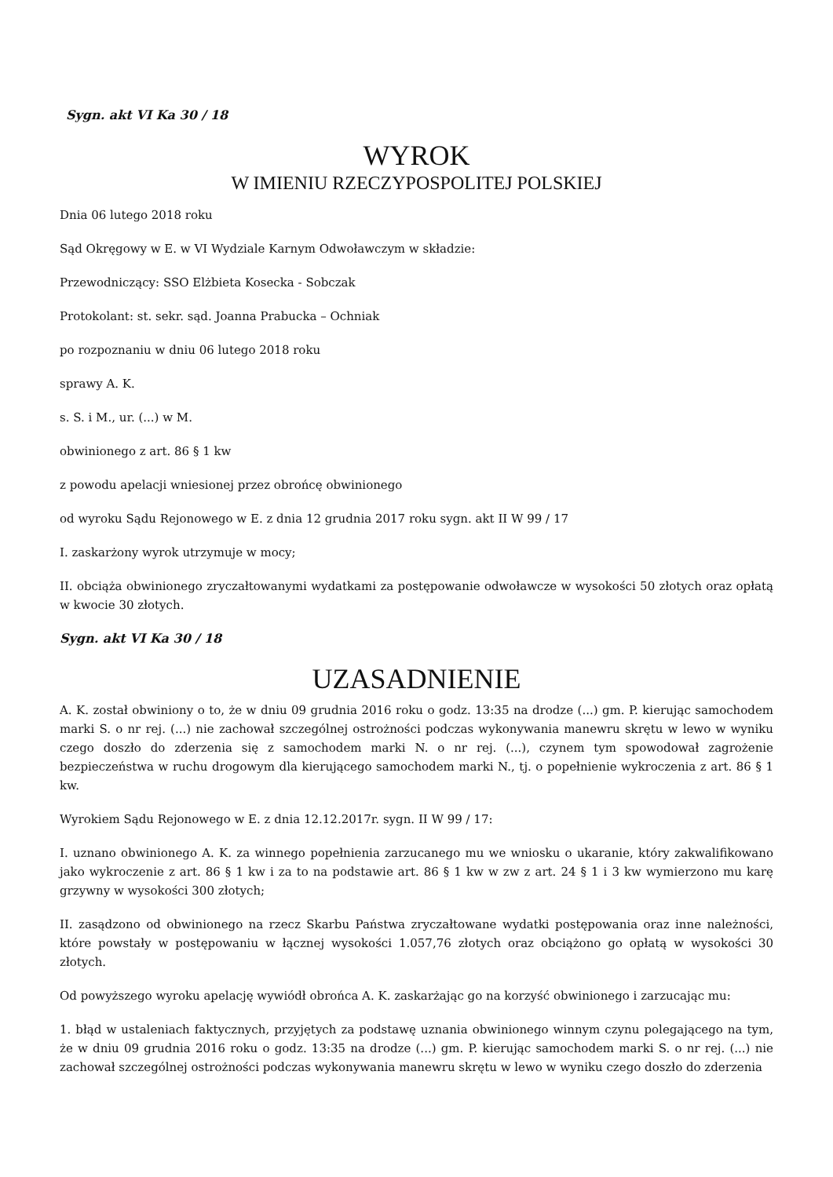Sygn. akt VI Ka 30 / 18
WYROK
W IMIENIU RZECZYPOSPOLITEJ POLSKIEJ
Dnia 06 lutego 2018 roku
Sąd Okręgowy w E. w VI Wydziale Karnym Odwoławczym w składzie:
Przewodniczący: SSO Elżbieta Kosecka - Sobczak
Protokolant: st. sekr. sąd. Joanna Prabucka – Ochniak
po rozpoznaniu w dniu 06 lutego 2018 roku
sprawy A. K.
s. S. i M., ur. (...) w M.
obwinionego z art. 86 § 1 kw
z powodu apelacji wniesionej przez obrońcę obwinionego
od wyroku Sądu Rejonowego w E. z dnia 12 grudnia 2017 roku sygn. akt II W 99 / 17
I. zaskarżony wyrok utrzymuje w mocy;
II. obciąża obwinionego zryczałtowanymi wydatkami za postępowanie odwoławcze w wysokości 50 złotych oraz opłatą w kwocie 30 złotych.
Sygn. akt VI Ka 30 / 18
UZASADNIENIE
A. K. został obwiniony o to, że w dniu 09 grudnia 2016 roku o godz. 13:35 na drodze (...) gm. P. kierując samochodem marki S. o nr rej. (...) nie zachował szczególnej ostrożności podczas wykonywania manewru skrętu w lewo w wyniku czego doszło do zderzenia się z samochodem marki N. o nr rej. (...), czynem tym spowodował zagrożenie bezpieczeństwa w ruchu drogowym dla kierującego samochodem marki N., tj. o popełnienie wykroczenia z art. 86 § 1 kw.
Wyrokiem Sądu Rejonowego w E. z dnia 12.12.2017r. sygn. II W 99 / 17:
I. uznano obwinionego A. K. za winnego popełnienia zarzucanego mu we wniosku o ukaranie, który zakwalifikowano jako wykroczenie z art. 86 § 1 kw i za to na podstawie art. 86 § 1 kw w zw z art. 24 § 1 i 3 kw wymierzono mu karę grzywny w wysokości 300 złotych;
II. zasądzono od obwinionego na rzecz Skarbu Państwa zryczałtowane wydatki postępowania oraz inne należności, które powstały w postępowaniu w łącznej wysokości 1.057,76 złotych oraz obciążono go opłatą w wysokości 30 złotych.
Od powyższego wyroku apelację wywiódł obrońca A. K. zaskarżając go na korzyść obwinionego i zarzucając mu:
1. błąd w ustaleniach faktycznych, przyjętych za podstawę uznania obwinionego winnym czynu polegającego na tym, że w dniu 09 grudnia 2016 roku o godz. 13:35 na drodze (...) gm. P. kierując samochodem marki S. o nr rej. (...) nie zachował szczególnej ostrożności podczas wykonywania manewru skrętu w lewo w wyniku czego doszło do zderzenia